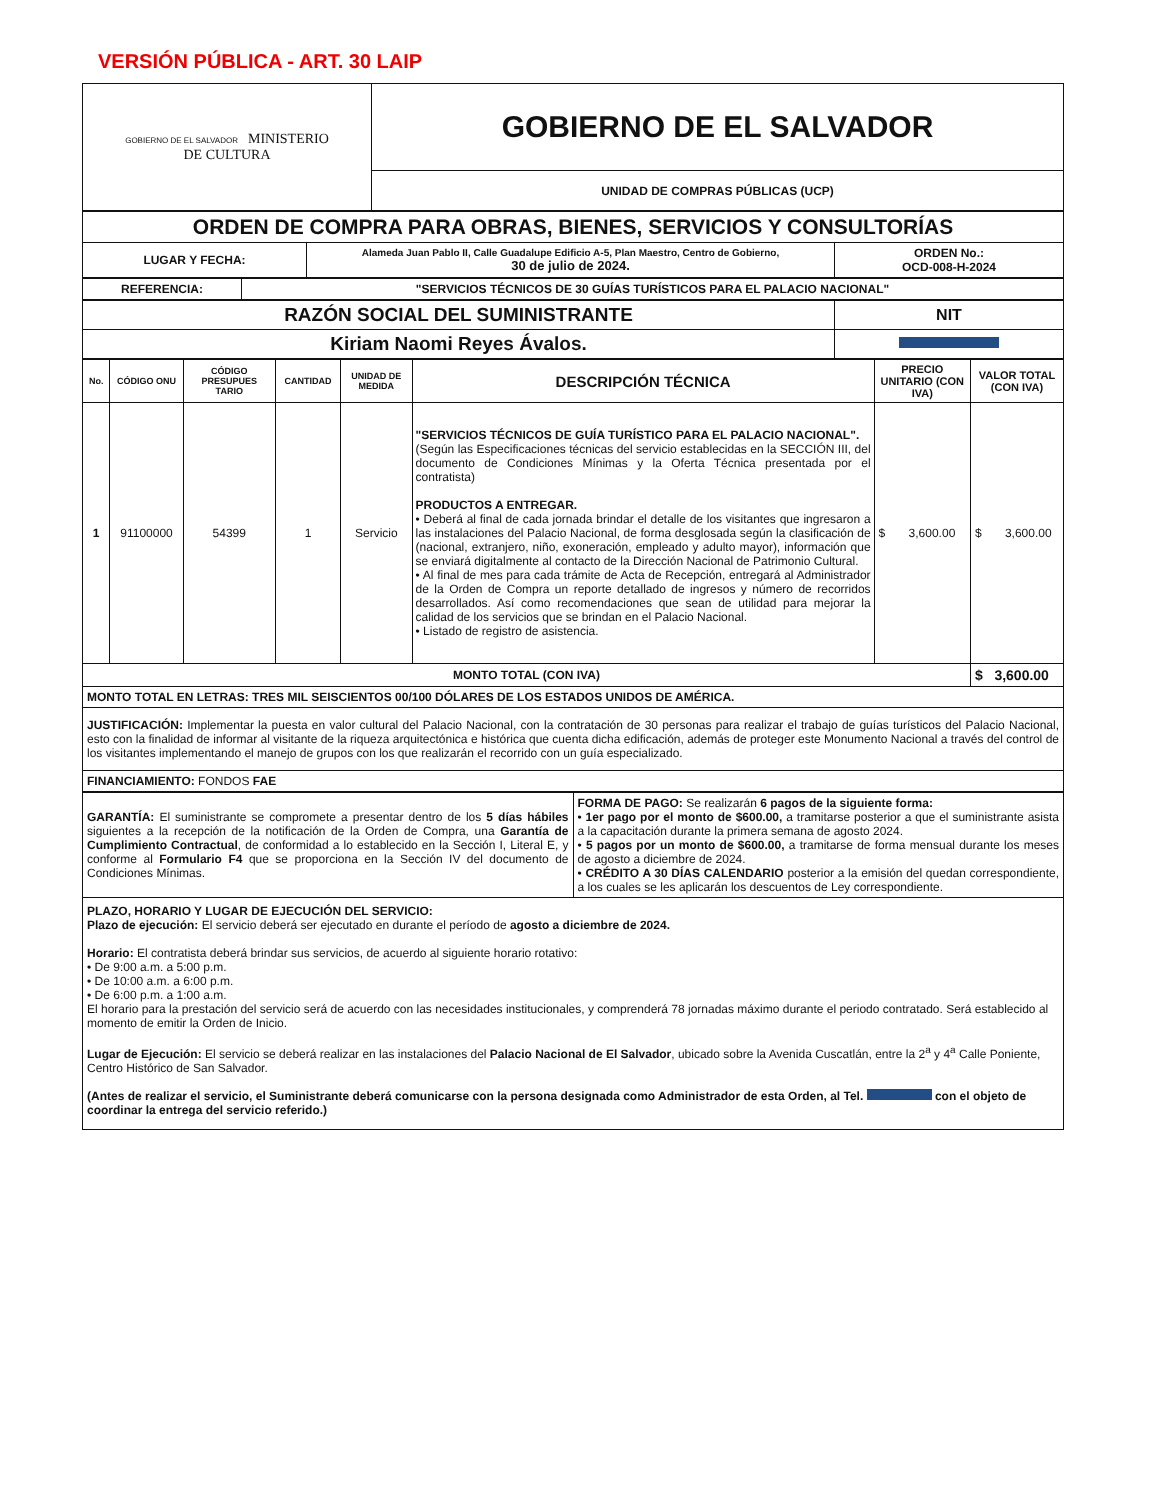VERSIÓN PÚBLICA - ART. 30 LAIP
| GOBIERNO DE EL SALVADOR MINISTERIO DE CULTURA | GOBIERNO DE EL SALVADOR |
| | UNIDAD DE COMPRAS PÚBLICAS (UCP) |
| ORDEN DE COMPRA PARA OBRAS, BIENES, SERVICIOS Y CONSULTORÍAS | | |
| LUGAR Y FECHA: | Alameda Juan Pablo II, Calle Guadalupe Edificio A-5, Plan Maestro, Centro de Gobierno, 30 de julio de 2024. | ORDEN No.: OCD-008-H-2024 |
| REFERENCIA: | "SERVICIOS TÉCNICOS DE 30 GUÍAS TURÍSTICOS PARA EL PALACIO NACIONAL" |
| RAZÓN SOCIAL DEL SUMINISTRANTE | NIT |
| Kiriam Naomi Reyes Ávalos. | |
| No. | CÓDIGO ONU | CÓDIGO PRESUPUES TARIO | CANTIDAD | UNIDAD DE MEDIDA | DESCRIPCIÓN TÉCNICA | PRECIO UNITARIO (CON IVA) | VALOR TOTAL (CON IVA) |
| --- | --- | --- | --- | --- | --- | --- | --- |
| 1 | 91100000 | 54399 | 1 | Servicio | "SERVICIOS TÉCNICOS DE GUÍA TURÍSTICO PARA EL PALACIO NACIONAL". (Según las Especificaciones técnicas del servicio establecidas en la SECCIÓN III, del documento de Condiciones Mínimas y la Oferta Técnica presentada por el contratista) PRODUCTOS A ENTREGAR. • Deberá al final de cada jornada brindar el detalle de los visitantes que ingresaron a las instalaciones del Palacio Nacional, de forma desglosada según la clasificación de (nacional, extranjero, niño, exoneración, empleado y adulto mayor), información que se enviará digitalmente al contacto de la Dirección Nacional de Patrimonio Cultural. • Al final de mes para cada trámite de Acta de Recepción, entregará al Administrador de la Orden de Compra un reporte detallado de ingresos y número de recorridos desarrollados. Así como recomendaciones que sean de utilidad para mejorar la calidad de los servicios que se brindan en el Palacio Nacional. • Listado de registro de asistencia. | $ 3,600.00 | $ 3,600.00 |
| MONTO TOTAL (CON IVA) | | | | | | | $ 3,600.00 |
| MONTO TOTAL EN LETRAS: TRES MIL SEISCIENTOS 00/100 DÓLARES DE LOS ESTADOS UNIDOS DE AMÉRICA. | | | | | | | |
| JUSTIFICACIÓN: Implementar la puesta en valor cultural del Palacio Nacional, con la contratación de 30 personas para realizar el trabajo de guías turísticos del Palacio Nacional, esto con la finalidad de informar al visitante de la riqueza arquitectónica e histórica que cuenta dicha edificación, además de proteger este Monumento Nacional a través del control de los visitantes implementando el manejo de grupos con los que realizarán el recorrido con un guía especializado. | | | | | | | |
| FINANCIAMIENTO: FONDOS FAE | | | | | | | |
| GARANTÍA: El suministrante se compromete a presentar dentro de los 5 días hábiles siguientes a la recepción de la notificación de la Orden de Compra, una Garantía de Cumplimiento Contractual , de conformidad a lo establecido en la Sección I, Literal E, y conforme al Formulario F4 que se proporciona en la Sección IV del documento de Condiciones Mínimas. | FORMA DE PAGO: Se realizarán 6 pagos de la siguiente forma: • 1er pago por el monto de $600.00, a tramitarse posterior a que el suministrante asista a la capacitación durante la primera semana de agosto 2024. • 5 pagos por un monto de $600.00, a tramitarse de forma mensual durante los meses de agosto a diciembre de 2024. • CRÉDITO A 30 DÍAS CALENDARIO posterior a la emisión del quedan correspondiente, a los cuales se les aplicarán los descuentos de Ley correspondiente. |
| PLAZO, HORARIO Y LUGAR DE EJECUCIÓN DEL SERVICIO: Plazo de ejecución: El servicio deberá ser ejecutado en durante el período de agosto a diciembre de 2024. Horario: El contratista deberá brindar sus servicios, de acuerdo al siguiente horario rotativo: • De 9:00 a.m. a 5:00 p.m. • De 10:00 a.m. a 6:00 p.m. • De 6:00 p.m. a 1:00 a.m. El horario para la prestación del servicio será de acuerdo con las necesidades institucionales, y comprenderá 78 jornadas máximo durante el periodo contratado. Será establecido al momento de emitir la Orden de Inicio. Lugar de Ejecución: El servicio se deberá realizar en las instalaciones del Palacio Nacional de El Salvador , ubicado sobre la Avenida Cuscatlán, entre la 2<sup>a</sup> y 4<sup>a</sup> Calle Poniente, Centro Histórico de San Salvador. (Antes de realizar el servicio, el Suministrante deberá comunicarse con la persona designada como Administrador de esta Orden, al Tel. con el objeto de coordinar la entrega del servicio referido.) | |